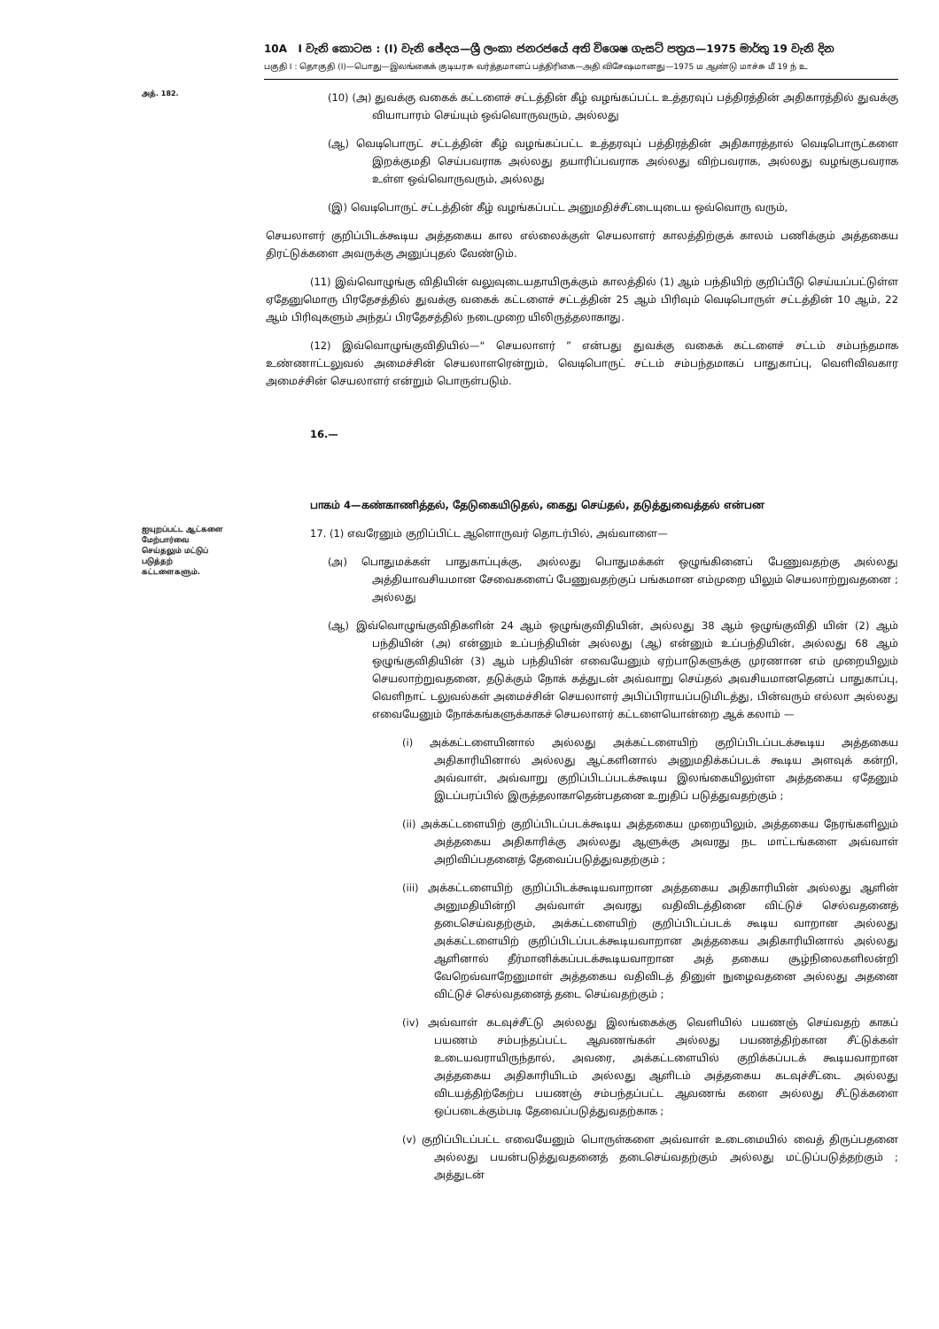10A I වැනි කොටස : (I) වැනි ඡේදය—ශ්‍රී ලංකා ජනරජයේ අති විශෙෂ ගැසට් පත්‍රය—1975 මාර්තු 19 වැනි දින
பகுதி I : தொகுதி (I)—பொது—இலங்கைக் குடியரசு வர்த்தமானப் பத்திரிகை—அதி விசேஷமானது—1975 ம ஆண்டு மாச்சு மீ 19 ந் உ
அத். 182.
(10) (அ) துவக்கு வகைக் கட்டளைச் சட்டத்தின் கீழ் வழங்கப்பட்ட உத்தரவுப் பத்திரத்தின் அதிகாரத்தில் துவக்கு வியாபாரம் செய்யும் ஒவ்வொருவரும், அல்லது
(ஆ) வெடிபொருட் சட்டத்தின் கீழ் வழங்கப்பட்ட உத்தரவுப் பத்திரத்தின் அதிகாரத்தால் வெடிபொருட்களை இறக்குமதி செய்பவராக அல்லது தயாரிப்பவராக அல்லது விற்பவராக, அல்லது வழங்குபவராக உள்ள ஒவ்வொருவரும், அல்லது
(இ) வெடிபொருட் சட்டத்தின் கீழ் வழங்கப்பட்ட அனுமதிச்சீட்டையுடைய ஒவ்வொரு வரும்,
செயலாளர் குறிப்பிடக்கூடிய அத்தகைய கால எல்லைக்குள் செயலாளர் காலத்திற்குக் காலம் பணிக்கும் அத்தகைய திரட்டுக்களை அவருக்கு அனுப்புதல் வேண்டும்.
(11) இவ்வொழுங்கு விதியின் வலுவுடையதாயிருக்கும் காலத்தில் (1) ஆம் பந்தியிற் குறிப்பீடு செய்யப்பட்டுள்ள ஏதேனுமொரு பிரதேசத்தில் துவக்கு வகைக் கட்டளைச் சட்டத்தின் 25 ஆம் பிரிவும் வெடிபொருள் சட்டத்தின் 10 ஆம், 22 ஆம் பிரிவுகளும் அந்தப் பிரதேசத்தில் நடைமுறை யிலிருத்தலாகாது.
(12) இவ்வொழுங்குவிதியில்—“ செயலாளர் ” என்பது துவக்கு வகைக் கட்டளைச் சட்டம் சம்பந்தமாக உண்ணாட்டலுவல் அமைச்சின் செயலாளரென்றும், வெடிபொருட் சட்டம் சம்பந்தமாகப் பாதுகாப்பு, வெளிவிவகார அமைச்சின் செயலாளர் என்றும் பொருள்படும்.
16.—
பாகம் 4—கண்காணித்தல், தேடுகையிடுதல், கைது செய்தல், தடுத்துவைத்தல் என்பன
ஐயுறப்பட்ட ஆட்களை மேற்பார்வை செய்தலும் மட்டுப் படுத்தற் கட்டளைகளும்.
17. (1) எவரேனும் குறிப்பிட்ட ஆளொருவர் தொடர்பில், அவ்வாளை—
(அ) பொதுமக்கள் பாதுகாப்புக்கு, அல்லது பொதுமக்கள் ஒழுங்கினைப் பேணுவதற்கு அல்லது அத்தியாவசியமான சேவைகளைப் பேணுவதற்குப் பங்கமான எம்முறை யிலும் செயலாற்றுவதனை ; அல்லது
(ஆ) இவ்வொழுங்குவிதிகளின் 24 ஆம் ஒழுங்குவிதியின், அல்லது 38 ஆம் ஒழுங்குவிதி யின் (2) ஆம் பந்தியின் (அ) என்னும் உப்பந்தியின் அல்லது (ஆ) என்னும் உப்பந்தியின், அல்லது 68 ஆம் ஒழுங்குவிதியின் (3) ஆம் பந்தியின் எவையேனும் ஏற்பாடுகளுக்கு முரணான எம் முறையிலும் செயலாற்றுவதனை, தடுக்கும் நோக் கத்துடன் அவ்வாறு செய்தல் அவசியமானதெனப் பாதுகாப்பு, வெளிநாட் டலுவல்கள் அமைச்சின் செயலாளர் அபிப்பிராயப்படுமிடத்து, பின்வரும் எல்லா அல்லது எவையேனும் நோக்கங்களுக்காகச் செயலாளர் கட்டளையொன்றை ஆக் கலாம் —
(i) அக்கட்டளையினால் அல்லது அக்கட்டளையிற் குறிப்பிடப்படக்கூடிய அத்தகைய அதிகாரியினால் அல்லது ஆட்களினால் அனுமதிக்கப்படக் கூடிய அளவுக் கன்றி, அவ்வாள், அவ்வாறு குறிப்பிடப்படக்கூடிய இலங்கையிலுள்ள அத்தகைய ஏதேனும் இடப்பரப்பில் இருத்தலாகாதென்பதனை உறுதிப் படுத்துவதற்கும் ;
(ii) அக்கட்டளையிற் குறிப்பிடப்படக்கூடிய அத்தகைய முறையிலும், அத்தகைய நேரங்களிலும் அத்தகைய அதிகாரிக்கு அல்லது ஆளுக்கு அவரது நட மாட்டங்களை அவ்வாள் அறிவிப்பதனைத் தேவைப்படுத்துவதற்கும் ;
(iii) அக்கட்டளையிற் குறிப்பிடக்கூடியவாறான அத்தகைய அதிகாரியின் அல்லது ஆளின் அனுமதியின்றி அவ்வாள் அவரது வதிவிடத்தினை விட்டுச் செல்வதனைத் தடைசெய்வதற்கும், அக்கட்டளையிற் குறிப்பிடப்படக் கூடிய வாறான அல்லது அக்கட்டளையிற் குறிப்பிடப்படக்கூடியவாறான அத்தகைய அதிகாரியினால் அல்லது ஆளினால் தீர்மானிக்கப்படக்கூடியவாறான அத் தகைய சூழ்நிலைகளிலன்றி வேறெவ்வாறேனுமாள் அத்தகைய வதிவிடத் தினுள் நுழைவதனை அல்லது அதனை விட்டுச் செல்வதனைத் தடை செய்வதற்கும் ;
(iv) அவ்வாள் கடவுச்சீட்டு அல்லது இலங்கைக்கு வெளியில் பயணஞ் செய்வதற் காகப் பயணம் சம்பந்தப்பட்ட ஆவணங்கள் அல்லது பயணத்திற்கான சீட்டுக்கள் உடையவராயிருந்தால், அவரை, அக்கட்டளையில் குறிக்கப்படக் கூடியவாறான அத்தகைய அதிகாரியிடம் அல்லது ஆளிடம் அத்தகைய கடவுச்சீட்டை அல்லது விடயத்திற்கேற்ப பயணஞ் சம்பந்தப்பட்ட ஆவணங் களை அல்லது சீட்டுக்களை ஒப்படைக்கும்படி தேவைப்படுத்துவதற்காக ;
(v) குறிப்பிடப்பட்ட எவையேனும் பொருள்களை அவ்வாள் உடைமையில் வைத் திருப்பதனை அல்லது பயன்படுத்துவதனைத் தடைசெய்வதற்கும் அல்லது மட்டுப்படுத்தற்கும் ; அத்துடன்